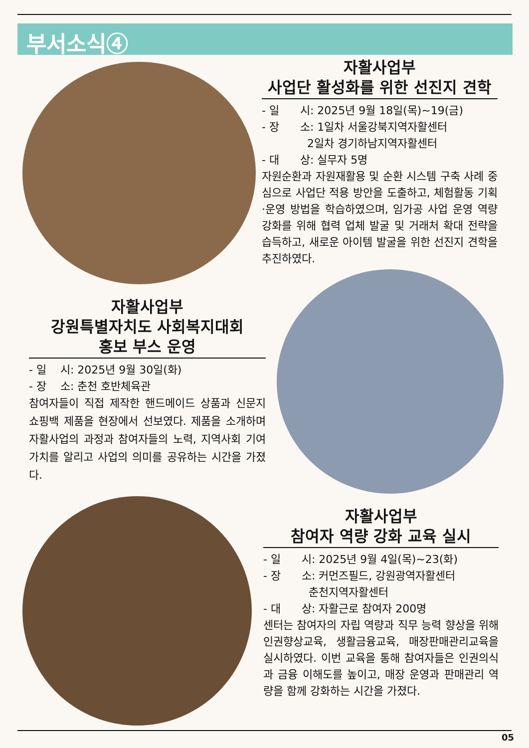부서소식④
자활사업부
사업단 활성화를 위한 선진지 견학
- 일 시: 2025년 9월 18일(목)~19(금)
- 장 소: 1일차 서울강북지역자활센터
2일차 경기하남지역자활센터
- 대 상: 실무자 5명
자원순환과 자원재활용 및 순환 시스템 구축 사례 중심으로 사업단 적용 방안을 도출하고, 체험활동 기획·운영 방법을 학습하였으며, 임가공 사업 운영 역량 강화를 위해 협력 업체 발굴 및 거래처 확대 전략을 습득하고, 새로운 아이템 발굴을 위한 선진지 견학을 추진하였다.
자활사업부
강원특별자치도 사회복지대회
홍보 부스 운영
- 일 시: 2025년 9월 30일(화)
- 장 소: 춘천 호반체육관
참여자들이 직접 제작한 핸드메이드 상품과 신문지 쇼핑백 제품을 현장에서 선보였다. 제품을 소개하며 자활사업의 과정과 참여자들의 노력, 지역사회 기여 가치를 알리고 사업의 의미를 공유하는 시간을 가졌다.
자활사업부
참여자 역량 강화 교육 실시
- 일 시: 2025년 9월 4일(목)~23(화)
- 장 소: 커먼즈필드, 강원광역자활센터
춘천지역자활센터
- 대 상: 자활근로 참여자 200명
센터는 참여자의 자립 역량과 직무 능력 향상을 위해 인권향상교육, 생활금융교육, 매장판매관리교육을 실시하였다. 이번 교육을 통해 참여자들은 인권의식과 금융 이해도를 높이고, 매장 운영과 판매관리 역량을 함께 강화하는 시간을 가졌다.
05